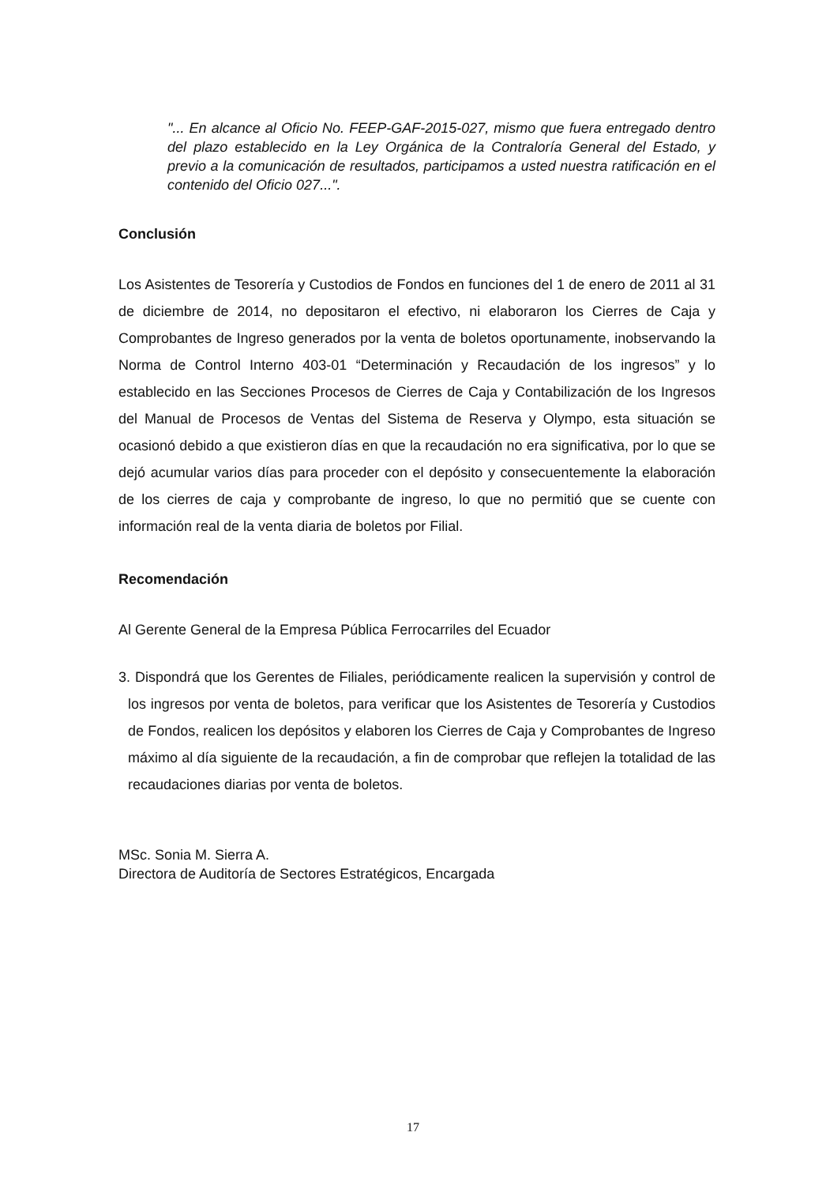"... En alcance al Oficio No. FEEP-GAF-2015-027, mismo que fuera entregado dentro del plazo establecido en la Ley Orgánica de la Contraloría General del Estado, y previo a la comunicación de resultados, participamos a usted nuestra ratificación en el contenido del Oficio 027...".
Conclusión
Los Asistentes de Tesorería y Custodios de Fondos en funciones del 1 de enero de 2011 al 31 de diciembre de 2014, no depositaron el efectivo, ni elaboraron los Cierres de Caja y Comprobantes de Ingreso generados por la venta de boletos oportunamente, inobservando la Norma de Control Interno 403-01 “Determinación y Recaudación de los ingresos” y lo establecido en las Secciones Procesos de Cierres de Caja y Contabilización de los Ingresos del Manual de Procesos de Ventas del Sistema de Reserva y Olympo, esta situación se ocasionó debido a que existieron días en que la recaudación no era significativa, por lo que se dejó acumular varios días para proceder con el depósito y consecuentemente la elaboración de los cierres de caja y comprobante de ingreso, lo que no permitió que se cuente con información real de la venta diaria de boletos por Filial.
Recomendación
Al Gerente General de la Empresa Pública Ferrocarriles del Ecuador
3. Dispondrá que los Gerentes de Filiales, periódicamente realicen la supervisión y control de los ingresos por venta de boletos, para verificar que los Asistentes de Tesorería y Custodios de Fondos, realicen los depósitos y elaboren los Cierres de Caja y Comprobantes de Ingreso máximo al día siguiente de la recaudación, a fin de comprobar que reflejen la totalidad de las recaudaciones diarias por venta de boletos.
MSc. Sonia M. Sierra A.
Directora de Auditoría de Sectores Estratégicos, Encargada
17